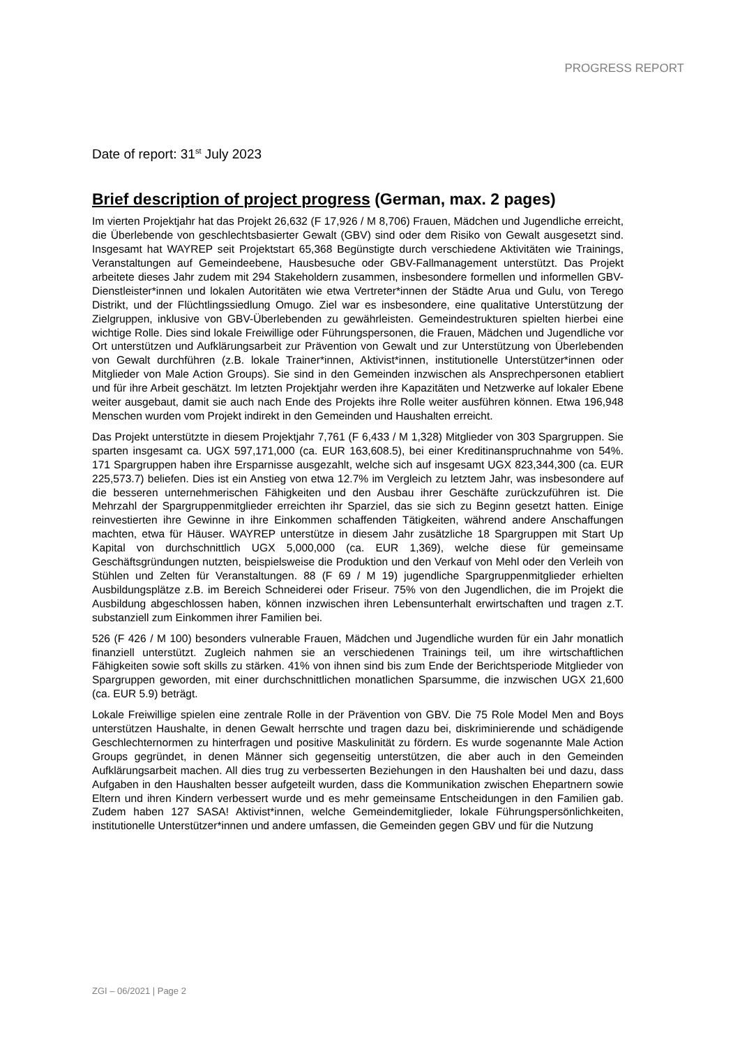PROGRESS REPORT
Date of report: 31<sup>st</sup> July 2023
Brief description of project progress (German, max. 2 pages)
Im vierten Projektjahr hat das Projekt 26,632 (F 17,926 / M 8,706) Frauen, Mädchen und Jugendliche erreicht, die Überlebende von geschlechtsbasierter Gewalt (GBV) sind oder dem Risiko von Gewalt ausgesetzt sind. Insgesamt hat WAYREP seit Projektstart 65,368 Begünstigte durch verschiedene Aktivitäten wie Trainings, Veranstaltungen auf Gemeindeebene, Hausbesuche oder GBV-Fallmanagement unterstützt. Das Projekt arbeitete dieses Jahr zudem mit 294 Stakeholdern zusammen, insbesondere formellen und informellen GBV-Dienstleister*innen und lokalen Autoritäten wie etwa Vertreter*innen der Städte Arua und Gulu, von Terego Distrikt, und der Flüchtlingssiedlung Omugo. Ziel war es insbesondere, eine qualitative Unterstützung der Zielgruppen, inklusive von GBV-Überlebenden zu gewährleisten. Gemeindestrukturen spielten hierbei eine wichtige Rolle. Dies sind lokale Freiwillige oder Führungspersonen, die Frauen, Mädchen und Jugendliche vor Ort unterstützen und Aufklärungsarbeit zur Prävention von Gewalt und zur Unterstützung von Überlebenden von Gewalt durchführen (z.B. lokale Trainer*innen, Aktivist*innen, institutionelle Unterstützer*innen oder Mitglieder von Male Action Groups). Sie sind in den Gemeinden inzwischen als Ansprechpersonen etabliert und für ihre Arbeit geschätzt. Im letzten Projektjahr werden ihre Kapazitäten und Netzwerke auf lokaler Ebene weiter ausgebaut, damit sie auch nach Ende des Projekts ihre Rolle weiter ausführen können. Etwa 196,948 Menschen wurden vom Projekt indirekt in den Gemeinden und Haushalten erreicht.
Das Projekt unterstützte in diesem Projektjahr 7,761 (F 6,433 / M 1,328) Mitglieder von 303 Spargruppen. Sie sparten insgesamt ca. UGX 597,171,000 (ca. EUR 163,608.5), bei einer Kreditinanspruchnahme von 54%. 171 Spargruppen haben ihre Ersparnisse ausgezahlt, welche sich auf insgesamt UGX 823,344,300 (ca. EUR 225,573.7) beliefen. Dies ist ein Anstieg von etwa 12.7% im Vergleich zu letztem Jahr, was insbesondere auf die besseren unternehmerischen Fähigkeiten und den Ausbau ihrer Geschäfte zurückzuführen ist. Die Mehrzahl der Spargruppenmitglieder erreichten ihr Sparziel, das sie sich zu Beginn gesetzt hatten. Einige reinvestierten ihre Gewinne in ihre Einkommen schaffenden Tätigkeiten, während andere Anschaffungen machten, etwa für Häuser. WAYREP unterstütze in diesem Jahr zusätzliche 18 Spargruppen mit Start Up Kapital von durchschnittlich UGX 5,000,000 (ca. EUR 1,369), welche diese für gemeinsame Geschäftsgründungen nutzten, beispielsweise die Produktion und den Verkauf von Mehl oder den Verleih von Stühlen und Zelten für Veranstaltungen. 88 (F 69 / M 19) jugendliche Spargruppenmitglieder erhielten Ausbildungsplätze z.B. im Bereich Schneiderei oder Friseur. 75% von den Jugendlichen, die im Projekt die Ausbildung abgeschlossen haben, können inzwischen ihren Lebensunterhalt erwirtschaften und tragen z.T. substanziell zum Einkommen ihrer Familien bei.
526 (F 426 / M 100) besonders vulnerable Frauen, Mädchen und Jugendliche wurden für ein Jahr monatlich finanziell unterstützt. Zugleich nahmen sie an verschiedenen Trainings teil, um ihre wirtschaftlichen Fähigkeiten sowie soft skills zu stärken. 41% von ihnen sind bis zum Ende der Berichtsperiode Mitglieder von Spargruppen geworden, mit einer durchschnittlichen monatlichen Sparsumme, die inzwischen UGX 21,600 (ca. EUR 5.9) beträgt.
Lokale Freiwillige spielen eine zentrale Rolle in der Prävention von GBV. Die 75 Role Model Men and Boys unterstützen Haushalte, in denen Gewalt herrschte und tragen dazu bei, diskriminierende und schädigende Geschlechternormen zu hinterfragen und positive Maskulinität zu fördern. Es wurde sogenannte Male Action Groups gegründet, in denen Männer sich gegenseitig unterstützen, die aber auch in den Gemeinden Aufklärungsarbeit machen. All dies trug zu verbesserten Beziehungen in den Haushalten bei und dazu, dass Aufgaben in den Haushalten besser aufgeteilt wurden, dass die Kommunikation zwischen Ehepartnern sowie Eltern und ihren Kindern verbessert wurde und es mehr gemeinsame Entscheidungen in den Familien gab. Zudem haben 127 SASA! Aktivist*innen, welche Gemeindemitglieder, lokale Führungspersönlichkeiten, institutionelle Unterstützer*innen und andere umfassen, die Gemeinden gegen GBV und für die Nutzung
ZGI – 06/2021 | Page 2